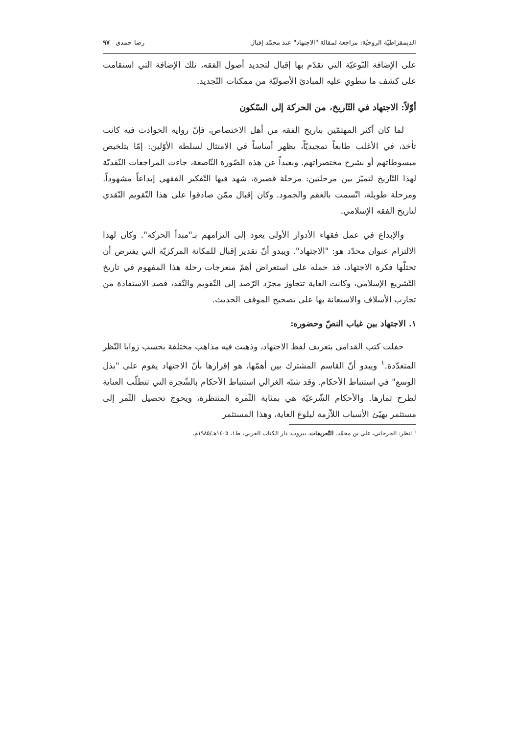الديمقراطيّة الروحيّة: مراجعة لمقالة "الاجتهاد" عند محمّد إقبال رضا حمدي ٩٧
على الإضافة النّوعيّة التي تقدّم بها إقبال لتجديد أصول الفقه، تلك الإضافة التي استقامت على كشف ما تنطوي عليه المبادئ الأصوليّة من ممكنات التّجديد.
أوّلاً: الاجتهاد في التّاريخ، من الحركة إلى السّكون
لما كان أكثر المهتمّين بتاريخ الفقه من أهل الاختصاص، فإنّ رواية الحوادث فيه كانت تأخذ، في الأغلب طابعاً تمجيديّاً، يظهر أساساً في الامتثال لسلطة الأوّلين: إمّا بتلخيص مبسوطاتهم أو بشرح مختصراتهم. وبعيداً عن هذه الصّورة النّاصعة، جاءت المراجعات النّقديّة لهذا التّاريخ لتميّز بين مرحلتين: مرحلة قصيرة، شهد فيها التّفكير الفقهي إبداعاً مشهوداً. ومرحلة طويلة، اتّسمت بالعقم والجمود. وكان إقبال ممّن صادقوا على هذا التّقويم النّقدي لتاريخ الفقه الإسلامي.
والإبداع في عمل فقهاء الأدوار الأولى يعود إلى التزامهم بـ"مبدأ الحركة". وكان لهذا الالتزام عنوان محدّد هو: "الاجتهاد". ويبدو أنّ تقدير إقبال للمكانة المركزيّة التي يفترض أن تحتلّها فكرة الاجتهاد، قد حمله على استعراض أهمّ منعرجات رحلة هذا المفهوم في تاريخ التّشريع الإسلامي، وكانت الغاية تتجاوز مجرّد الرّصد إلى التّقويم والنّقد، قصد الاستفادة من تجارب الأسلاف والاستعانة بها على تصحيح الموقف الحديث.
١. الاجتهاد بين غياب النصّ وحضوره:
حفلت كتب القدامى بتعريف لفظ الاجتهاد، وذهبت فيه مذاهب مختلفة بحسب زوايا النّظر المتعدّدة.<sup>١</sup> ويبدو أنّ القاسم المشترك بين أهمّها، هو إقرارها بأنّ الاجتهاد يقوم على "بذل الوسع" في استنباط الأحكام. وقد شبّه الغزالي استنباط الأحكام بالشّجرة التي تتطلّب العناية لطرح ثمارها. والأحكام الشّرعيّة هي بمثابة الثّمرة المنتظرة، ويحوج تحصيل الثّمر إلى مستثمر يهيّئ الأسباب اللاّزمة لبلوغ الغاية، وهذا المستثمر
<sup>١</sup> انظر: الجرجاني، علي بن محمّد. التّعريفات، بيروت: دار الكتاب العربي، ط١، ١٤٠٥هـ/١٩٨٥م.